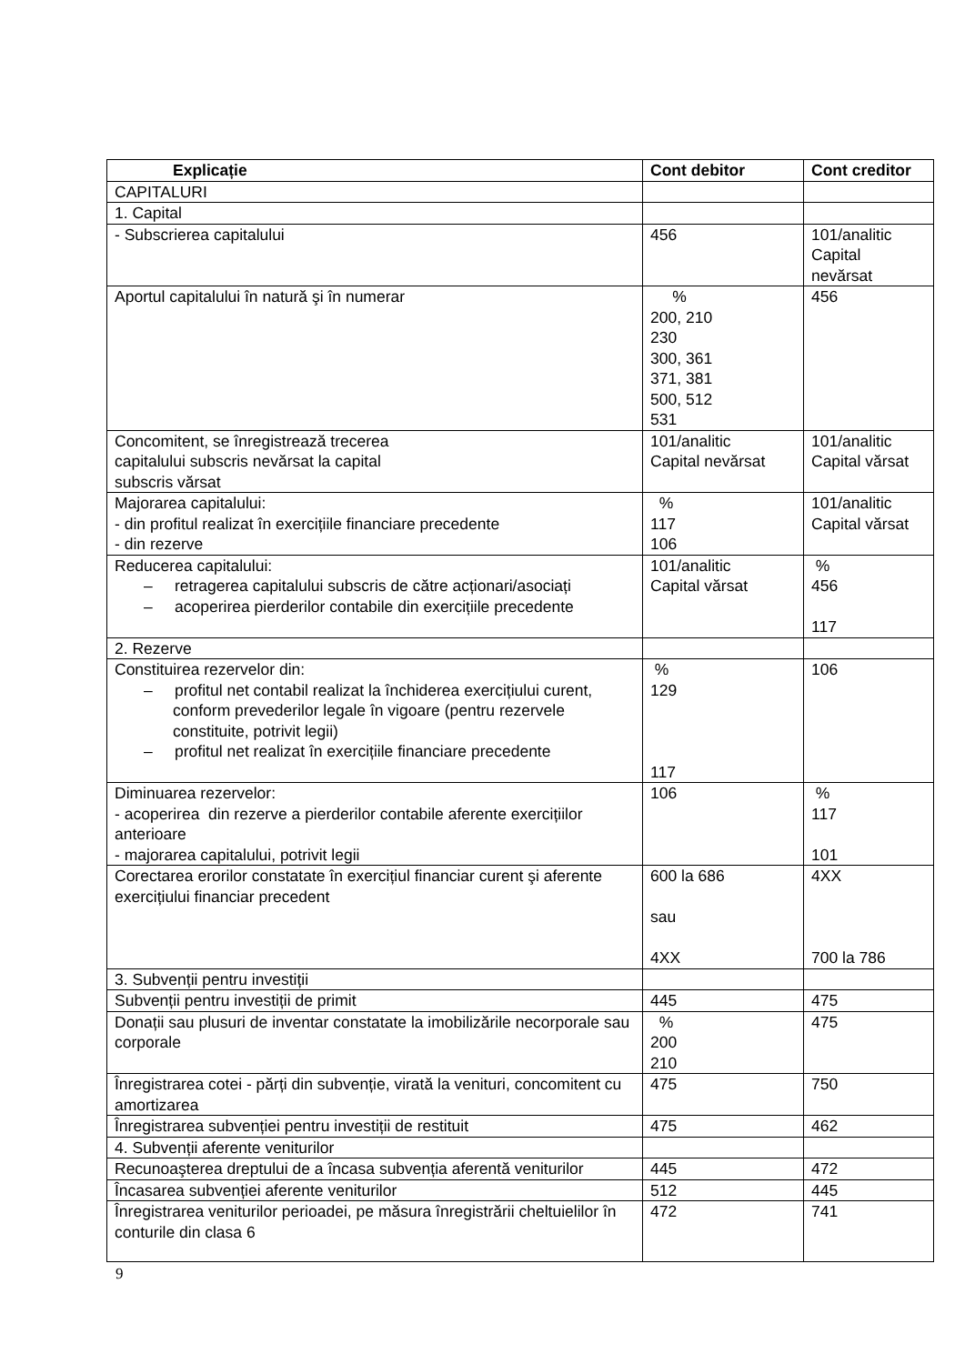| Explicație | Cont debitor | Cont creditor |
| --- | --- | --- |
| CAPITALURI | | |
| 1. Capital | | |
| - Subscrierea capitalului | 456 | 101/analitic Capital nevărsat |
| Aportul capitalului în natură şi în numerar | % 200, 210 230 300, 361 371, 381 500, 512 531 | 456 |
| Concomitent, se înregistrează trecerea capitalului subscris nevărsat la capital subscris vărsat | 101/analitic Capital nevărsat | 101/analitic Capital vărsat |
| Majorarea capitalului: - din profitul realizat în exercițiile financiare precedente - din rezerve | % 117 106 | 101/analitic Capital vărsat |
| Reducerea capitalului: – retragerea capitalului subscris de către acționari/asociați – acoperirea pierderilor contabile din exercițiile precedente | 101/analitic Capital vărsat | % 456 117 |
| 2. Rezerve | | |
| Constituirea rezervelor din: – profitul net contabil realizat la închiderea exercițiului curent, conform prevederilor legale în vigoare (pentru rezervele constituite, potrivit legii) – profitul net realizat în exercițiile financiare precedente | % 129 117 | 106 |
| Diminuarea rezervelor: - acoperirea din rezerve a pierderilor contabile aferente exercițiilor anterioare - majorarea capitalului, potrivit legii | 106 | % 117 101 |
| Corectarea erorilor constatate în exercițiul financiar curent şi aferente exercițiului financiar precedent | 600 la 686 sau 4XX | 4XX 700 la 786 |
| 3. Subvenții pentru investiții | | |
| Subvenții pentru investiții de primit | 445 | 475 |
| Donații sau plusuri de inventar constatate la imobilizările necorporale sau corporale | % 200 210 | 475 |
| Înregistrarea cotei - părți din subvenție, virată la venituri, concomitent cu amortizarea | 475 | 750 |
| Înregistrarea subvenției pentru investiții de restituit | 475 | 462 |
| 4. Subvenții aferente veniturilor | | |
| Recunoaşterea dreptului de a încasa subvenția aferentă veniturilor | 445 | 472 |
| Încasarea subvenției aferente veniturilor | 512 | 445 |
| Înregistrarea veniturilor perioadei, pe măsura înregistrării cheltuielilor în conturile din clasa 6 | 472 | 741 |
9